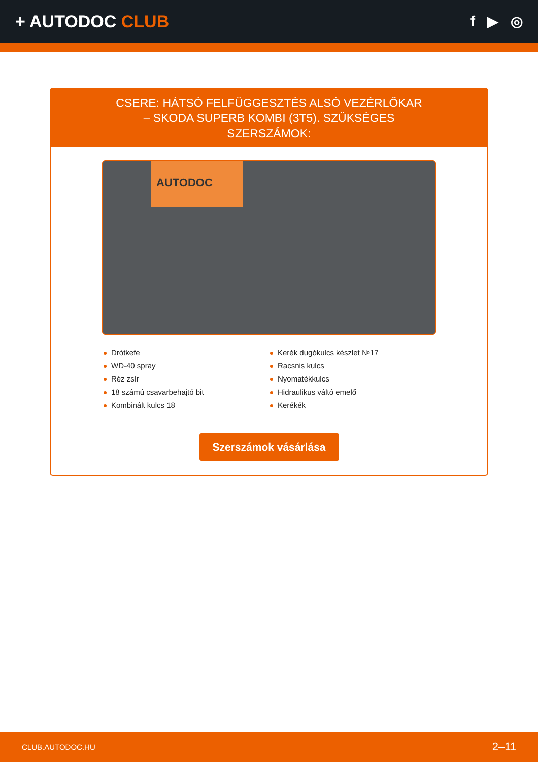+ AUTODOC CLUB
f ▶ ◎
CSERE: HÁTSÓ FELFÜGGESZTÉS ALSÓ VEZÉRLŐKAR – SKODA SUPERB KOMBI (3T5). SZÜKSÉGES SZERSZÁMOK:
AUTODOC
Drótkefe
WD-40 spray
Réz zsír
18 számú csavarbehajtó bit
Kombinált kulcs 18
Kerék dugókulcs készlet №17
Racsnis kulcs
Nyomatékkulcs
Hidraulikus váltó emelő
Kerékék
Szerszámok vásárlása
CLUB.AUTODOC.HU 2–11